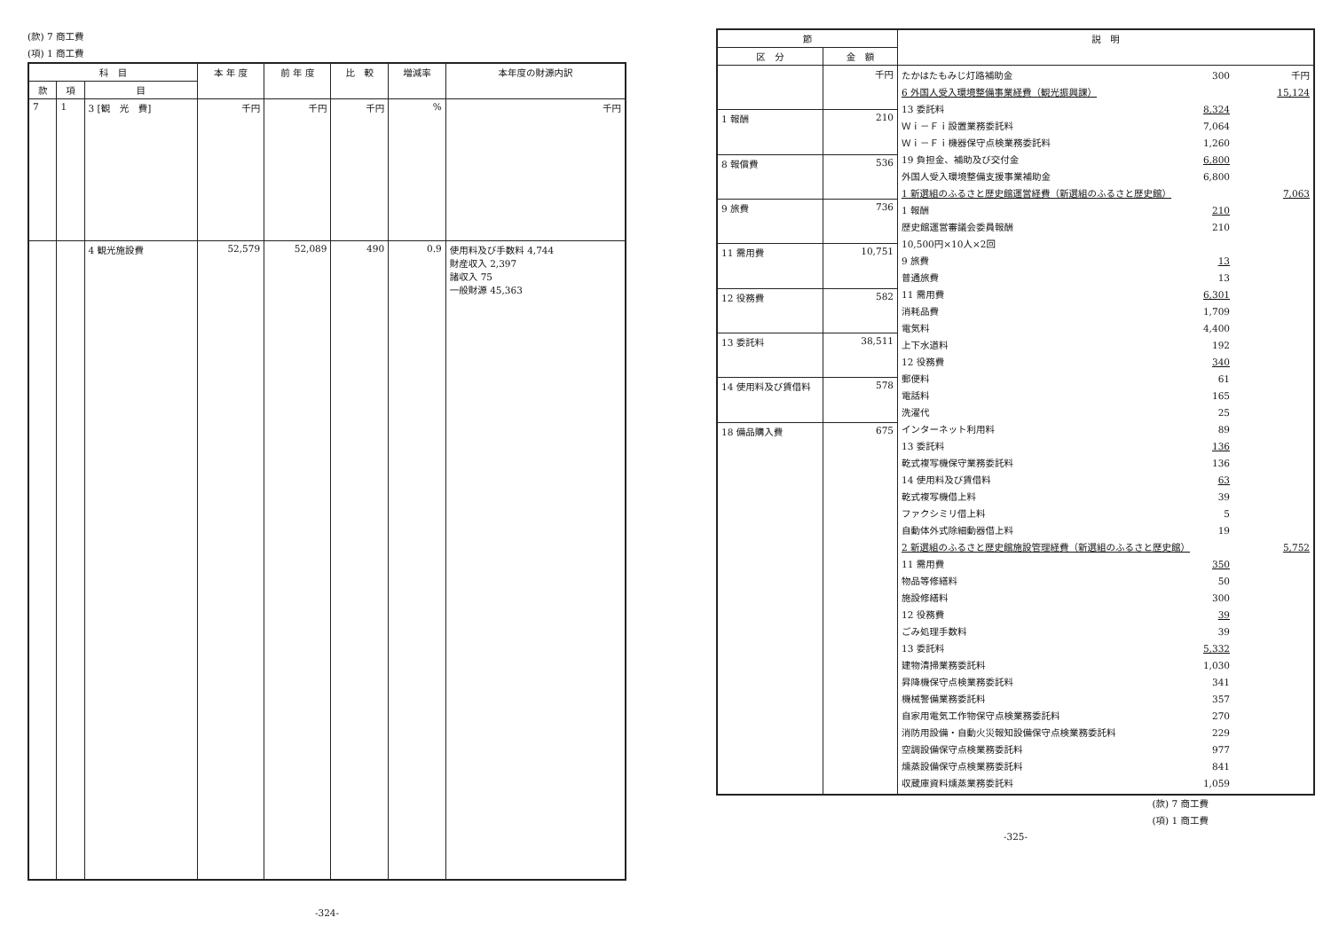(款) 7 商工費
(項) 1 商工費
| 科 目 | | | 本 年 度 | 前 年 度 | 比 較 | 増減率 | 本年度の財源内訳 |
| --- | --- | --- | --- | --- | --- | --- | --- |
| 款 | 項 | 目 | | | | | |
| 7 | 1 | 3 [観 光 費] | 千円 | 千円 | 千円 | % | 千円 |
| | | 4 観光施設費 | 52,579 | 52,089 | 490 | 0.9 | 使用料及び手数料 4,744 財産収入 2,397 諸収入 75 一般財源 45,363 |
-324-
| 節 | | 説 明 |
| --- | --- | --- |
| 区 分 | 金 額 | |
| | 千円 | たかはたもみじ灯路補助金 300 千円 6 外国人受入環境整備事業経費（観光振興課） 15,124 13 委託料 8,324 Ｗｉ－Ｆｉ設置業務委託料 7,064 Ｗｉ－Ｆｉ機器保守点検業務委託料 1,260 19 負担金、補助及び交付金 6,800 外国人受入環境整備支援事業補助金 6,800 1 新選組のふるさと歴史館運営経費（新選組のふるさと歴史館） 7,063 1 報酬 210 歴史館運営審議会委員報酬 210 10,500円×10人×2回 9 旅費 13 普通旅費 13 11 需用費 6,301 消耗品費 1,709 電気料 4,400 上下水道料 192 12 役務費 340 郵便料 61 電話料 165 洗濯代 25 インターネット利用料 89 13 委託料 136 乾式複写機保守業務委託料 136 14 使用料及び賃借料 63 乾式複写機借上料 39 ファクシミリ借上料 5 自動体外式除細動器借上料 19 2 新選組のふるさと歴史館施設管理経費（新選組のふるさと歴史館） 5,752 11 需用費 350 物品等修繕料 50 施設修繕料 300 12 役務費 39 ごみ処理手数料 39 13 委託料 5,332 建物清掃業務委託料 1,030 昇降機保守点検業務委託料 341 機械警備業務委託料 357 自家用電気工作物保守点検業務委託料 270 消防用設備・自動火災報知設備保守点検業務委託料 229 空調設備保守点検業務委託料 977 燻蒸設備保守点検業務委託料 841 収蔵庫資料燻蒸業務委託料 1,059 |
| 1 報酬 | 210 | |
| 8 報償費 | 536 | |
| 9 旅費 | 736 | |
| 11 需用費 | 10,751 | |
| 12 役務費 | 582 | |
| 13 委託料 | 38,511 | |
| 14 使用料及び賃借料 | 578 | |
| 18 備品購入費 | 675 | |
(款) 7 商工費
(項) 1 商工費
-325-